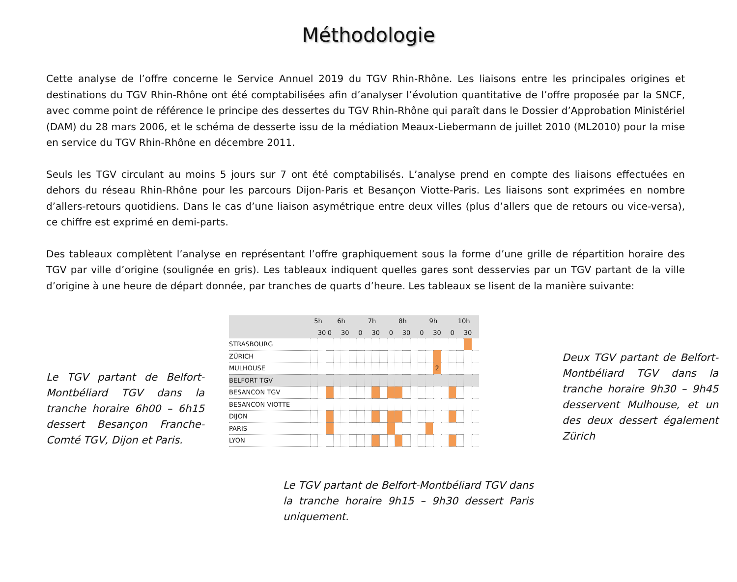Méthodologie
Cette analyse de l’offre concerne le Service Annuel 2019 du TGV Rhin-Rhône. Les liaisons entre les principales origines et destinations du TGV Rhin-Rhône ont été comptabilisées afin d’analyser l’évolution quantitative de l’offre proposée par la SNCF, avec comme point de référence le principe des dessertes du TGV Rhin-Rhône qui paraît dans le Dossier d’Approbation Ministériel (DAM) du 28 mars 2006, et le schéma de desserte issu de la médiation Meaux-Liebermann de juillet 2010 (ML2010) pour la mise en service du TGV Rhin-Rhône en décembre 2011.
Seuls les TGV circulant au moins 5 jours sur 7 ont été comptabilisés. L’analyse prend en compte des liaisons effectuées en dehors du réseau Rhin-Rhône pour les parcours Dijon-Paris et Besançon Viotte-Paris. Les liaisons sont exprimées en nombre d’allers-retours quotidiens. Dans le cas d’une liaison asymétrique entre deux villes (plus d’allers que de retours ou vice-versa), ce chiffre est exprimé en demi-parts.
Des tableaux complètent l’analyse en représentant l’offre graphiquement sous la forme d’une grille de répartition horaire des TGV par ville d’origine (soulignée en gris). Les tableaux indiquent quelles gares sont desservies par un TGV partant de la ville d’origine à une heure de départ donnée, par tranches de quarts d’heure. Les tableaux se lisent de la manière suivante:
Le TGV partant de Belfort-Montbéliard TGV dans la tranche horaire 6h00 – 6h15 dessert Besançon Franche-Comté TGV, Dijon et Paris.
| | 5h | | 6h | | | | 7h | | | | 8h | | | | 9h | | | | 10h | | | |
| --- | --- | --- | --- | --- | --- | --- | --- | --- | --- | --- | --- | --- | --- | --- | --- | --- | --- | --- | --- | --- | --- | --- |
| | | 30 | 0 | | 30 | | 0 | | 30 | | 0 | | 30 | | 0 | | 30 | | 0 | | 30 | |
| STRASBOURG | | | | | | | | | | | | | | | | | | | | | | |
| ZÜRICH | | | | | | | | | | | | | | | | | | | | | | |
| MULHOUSE | | | | | | | | | | | | | | | | | 2 | | | | | |
| BELFORT TGV | | | | | | | | | | | | | | | | | | | | | | |
| BESANCON TGV | | | | | | | | | | | | | | | | | | | | | | |
| BESANCON VIOTTE | | | | | | | | | | | | | | | | | | | | | | |
| DIJON | | | | | | | | | | | | | | | | | | | | | | |
| PARIS | | | | | | | | | | | | | | | | | | | | | | |
| LYON | | | | | | | | | | | | | | | | | | | | | | |
Le TGV partant de Belfort-Montbéliard TGV dans la tranche horaire 9h15 – 9h30 dessert Paris uniquement.
Deux TGV partant de Belfort-Montbéliard TGV dans la tranche horaire 9h30 – 9h45 desservent Mulhouse, et un des deux dessert également Zürich